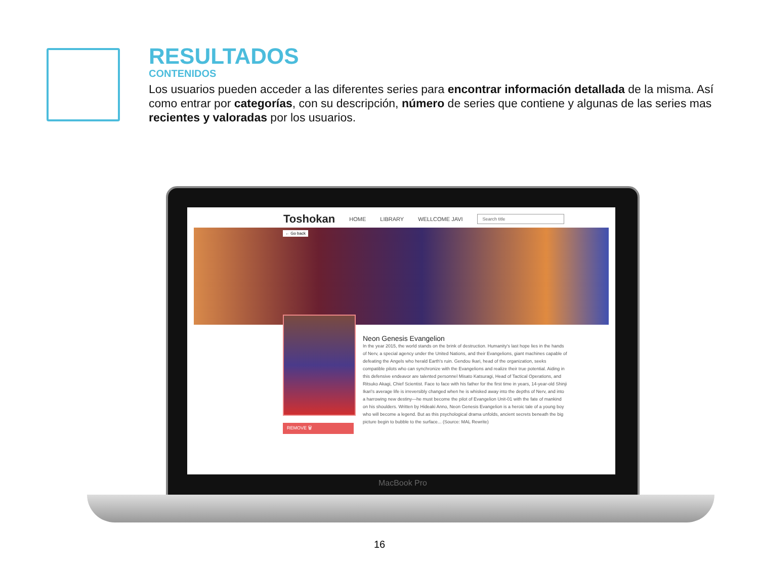RESULTADOS
CONTENIDOS
Los usuarios pueden acceder a las diferentes series para encontrar información detallada de la misma. Así como entrar por categorías, con su descripción, número de series que contiene y algunas de las series mas recientes y valoradas por los usuarios.
Toshokan HOME LIBRARY WELLCOME JAVI Search title
← Go back
REMOVE 🗑
Neon Genesis Evangelion
In the year 2015, the world stands on the brink of destruction. Humanity's last hope lies in the hands of Nerv, a special agency under the United Nations, and their Evangelions, giant machines capable of defeating the Angels who herald Earth's ruin. Gendou Ikari, head of the organization, seeks compatible pilots who can synchronize with the Evangelions and realize their true potential. Aiding in this defensive endeavor are talented personnel Misato Katsuragi, Head of Tactical Operations, and Ritsuko Akagi, Chief Scientist. Face to face with his father for the first time in years, 14-year-old Shinji Ikari's average life is irreversibly changed when he is whisked away into the depths of Nerv, and into a harrowing new destiny—he must become the pilot of Evangelion Unit-01 with the fate of mankind on his shoulders. Written by Hideaki Anno, Neon Genesis Evangelion is a heroic tale of a young boy who will become a legend. But as this psychological drama unfolds, ancient secrets beneath the big picture begin to bubble to the surface... (Source: MAL Rewrite)
MacBook Pro
16